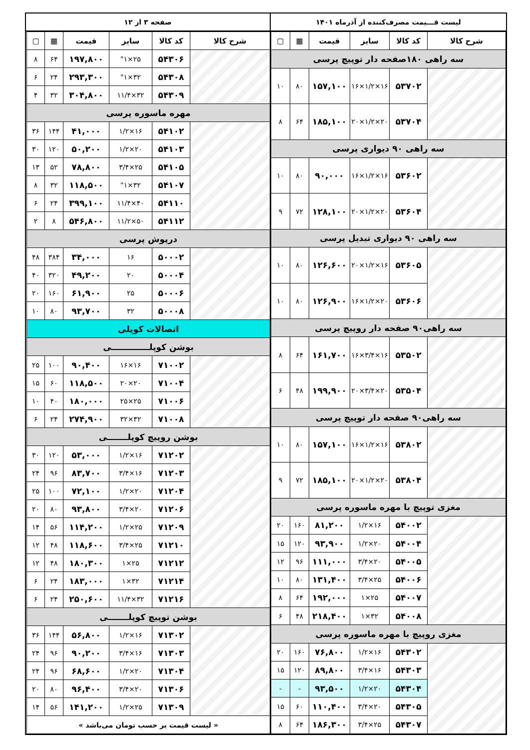لیست قـــیمت مصرف‌کننده از آذرماه ۱۴۰۱ صفحه ۳ از ۱۲
| شرح کالا | کد کالا | سایز | قیمت | ▦ | ▢ |
| --- | --- | --- | --- | --- | --- |
| سه راهی ۱۸۰صفحه دار توپیچ پرسی | | | | | |
| | ۵۳۷۰۲ | ۱۶×۱/۲×۱۶ | ۱۵۷,۱۰۰ | ۸۰ | ۱۰ |
| | ۵۳۷۰۴ | ۲۰×۱/۲×۲۰ | ۱۸۵,۱۰۰ | ۶۴ | ۸ |
| سه راهی ۹۰ دیواری پرسی | | | | | |
| | ۵۳۶۰۲ | ۱۶×۱/۲×۱۶ | ۹۰,۰۰۰ | ۸۰ | ۱۰ |
| | ۵۳۶۰۴ | ۲۰×۱/۲×۲۰ | ۱۲۸,۱۰۰ | ۷۲ | ۹ |
| سه راهی ۹۰ دیواری تبدیل پرسی | | | | | |
| | ۵۳۶۰۵ | ۱۶×۱/۲×۲۰ | ۱۲۶,۶۰۰ | ۸۰ | ۱۰ |
| | ۵۳۶۰۶ | ۲۰×۱/۲×۱۶ | ۱۲۶,۹۰۰ | ۸۰ | ۱۰ |
| سه راهی۹۰ صفحه دار روپیچ پرسی | | | | | |
| | ۵۳۵۰۲ | ۱۶×۳/۴×۱۶ | ۱۶۱,۷۰۰ | ۶۴ | ۸ |
| | ۵۳۵۰۴ | ۲۰×۳/۴×۲۰ | ۱۹۹,۹۰۰ | ۴۸ | ۶ |
| سه راهی۹۰ صفحه دار توپیچ پرسی | | | | | |
| | ۵۳۸۰۲ | ۱۶×۱/۲×۱۶ | ۱۵۷,۱۰۰ | ۸۰ | ۱۰ |
| | ۵۳۸۰۴ | ۲۰×۱/۲×۲۰ | ۱۸۵,۱۰۰ | ۷۲ | ۹ |
| مغزی توپیچ با مهره ماسوره پرسی | | | | | |
| | ۵۴۰۰۲ | ۱۶×۱/۲ | ۸۱,۲۰۰ | ۱۶۰ | ۲۰ |
| | ۵۴۰۰۴ | ۲۰×۱/۲ | ۹۳,۹۰۰ | ۱۲۰ | ۱۵ |
| | ۵۴۰۰۵ | ۲۰×۳/۴ | ۱۱۱,۰۰۰ | ۹۶ | ۱۲ |
| | ۵۴۰۰۶ | ۲۵×۳/۴ | ۱۳۱,۴۰۰ | ۸۰ | ۱۰ |
| | ۵۴۰۰۷ | ۲۵×۱ | ۱۹۲,۰۰۰ | ۶۴ | ۸ |
| | ۵۴۰۰۸ | ۳۲×۱ | ۲۱۸,۴۰۰ | ۴۸ | ۶ |
| مغزی روپیچ با مهره ماسوره پرسی | | | | | |
| | ۵۴۳۰۲ | ۱۶×۱/۲ | ۷۶,۸۰۰ | ۱۶۰ | ۲۰ |
| | ۵۴۳۰۳ | ۱۶×۳/۴ | ۸۹,۸۰۰ | ۱۲۰ | ۱۵ |
| | ۵۴۳۰۴ | ۲۰×۱/۲ | ۹۳,۵۰۰ | - | - |
| | ۵۴۳۰۵ | ۲۰×۳/۴ | ۱۱۰,۴۰۰ | ۶۰ | ۱۵ |
| | ۵۴۳۰۷ | ۲۵×۳/۴ | ۱۸۶,۳۰۰ | ۶۴ | ۸ |
| شرح کالا | کد کالا | سایز | قیمت | ▦ | ▢ |
| --- | --- | --- | --- | --- | --- |
| | ۵۴۳۰۶ | ۲۵×۱" | ۱۹۷,۸۰۰ | ۶۴ | ۸ |
| | ۵۴۳۰۸ | ۳۲×۱" | ۲۹۳,۳۰۰ | ۲۴ | ۶ |
| | ۵۴۳۰۹ | ۳۲×۱۱/۴ | ۳۰۴,۸۰۰ | ۳۲ | ۴ |
| مهره ماسوره پرسی | | | | | |
| | ۵۴۱۰۲ | ۱۶×۱/۲ | ۴۱,۰۰۰ | ۱۴۴ | ۳۶ |
| | ۵۴۱۰۳ | ۲۰×۱/۲ | ۵۰,۲۰۰ | ۱۲۰ | ۳۰ |
| | ۵۴۱۰۵ | ۲۵×۳/۴ | ۷۸,۸۰۰ | ۵۲ | ۱۳ |
| | ۵۴۱۰۷ | ۳۲×۱" | ۱۱۸,۵۰۰ | ۳۲ | ۸ |
| | ۵۴۱۱۰ | ۴۰×۱۱/۴ | ۳۹۹,۱۰۰ | ۲۴ | ۶ |
| | ۵۴۱۱۲ | ۵۰×۱۱/۲ | ۵۴۶,۸۰۰ | ۸ | ۲ |
| درپوش پرسی | | | | | |
| | ۵۰۰۰۲ | ۱۶ | ۳۴,۰۰۰ | ۳۸۴ | ۴۸ |
| | ۵۰۰۰۴ | ۲۰ | ۴۹,۲۰۰ | ۳۲۰ | ۴۰ |
| | ۵۰۰۰۶ | ۲۵ | ۶۱,۹۰۰ | ۱۶۰ | ۲۰ |
| | ۵۰۰۰۸ | ۳۲ | ۹۳,۷۰۰ | ۸۰ | ۱۰ |
| اتصالات کوپلی | | | | | |
| بوشن کوپلـــــــــــــی | | | | | |
| | ۷۱۰۰۲ | ۱۶×۱۶ | ۹۰,۴۰۰ | ۱۰۰ | ۲۵ |
| | ۷۱۰۰۴ | ۲۰×۲۰ | ۱۱۸,۵۰۰ | ۶۰ | ۱۵ |
| | ۷۱۰۰۶ | ۲۵×۲۵ | ۱۸۰,۰۰۰ | ۴۰ | ۱۰ |
| | ۷۱۰۰۸ | ۳۲×۳۲ | ۲۷۴,۹۰۰ | ۲۴ | ۶ |
| بوشن روپیچ کوپلـــــــی | | | | | |
| | ۷۱۲۰۲ | ۱۶×۱/۲ | ۵۳,۰۰۰ | ۱۲۰ | ۳۰ |
| | ۷۱۲۰۳ | ۱۶×۳/۴ | ۸۳,۷۰۰ | ۹۶ | ۲۴ |
| | ۷۱۲۰۴ | ۲۰×۱/۲ | ۷۲,۱۰۰ | ۱۰۰ | ۲۵ |
| | ۷۱۲۰۶ | ۲۰×۳/۴ | ۹۳,۸۰۰ | ۸۰ | ۲۰ |
| | ۷۱۲۰۹ | ۲۵×۱/۲ | ۱۱۴,۲۰۰ | ۵۶ | ۱۴ |
| | ۷۱۲۱۰ | ۲۵×۳/۴ | ۱۱۸,۶۰۰ | ۴۸ | ۱۲ |
| | ۷۱۲۱۲ | ۲۵×۱ | ۱۸۰,۳۰۰ | ۴۸ | ۱۲ |
| | ۷۱۲۱۴ | ۳۲×۱ | ۱۸۳,۰۰۰ | ۲۴ | ۶ |
| | ۷۱۲۱۶ | ۳۲×۱۱/۴ | ۲۵۰,۶۰۰ | ۲۴ | ۶ |
| بوشن توپیچ کوپلـــــــی | | | | | |
| | ۷۱۳۰۲ | ۱۶×۱/۲ | ۵۶,۸۰۰ | ۱۴۴ | ۳۶ |
| | ۷۱۳۰۳ | ۱۶×۳/۴ | ۹۰,۲۰۰ | ۹۶ | ۲۴ |
| | ۷۱۳۰۴ | ۲۰×۱/۲ | ۶۸,۶۰۰ | ۹۶ | ۲۴ |
| | ۷۱۳۰۶ | ۲۰×۳/۴ | ۹۶,۴۰۰ | ۸۰ | ۲۰ |
| | ۷۱۳۰۹ | ۲۵×۱/۲ | ۱۴۱,۲۰۰ | ۵۶ | ۱۴ |
| « لیست قیمت بر حسب تومان می‌باشد » | | | | | |